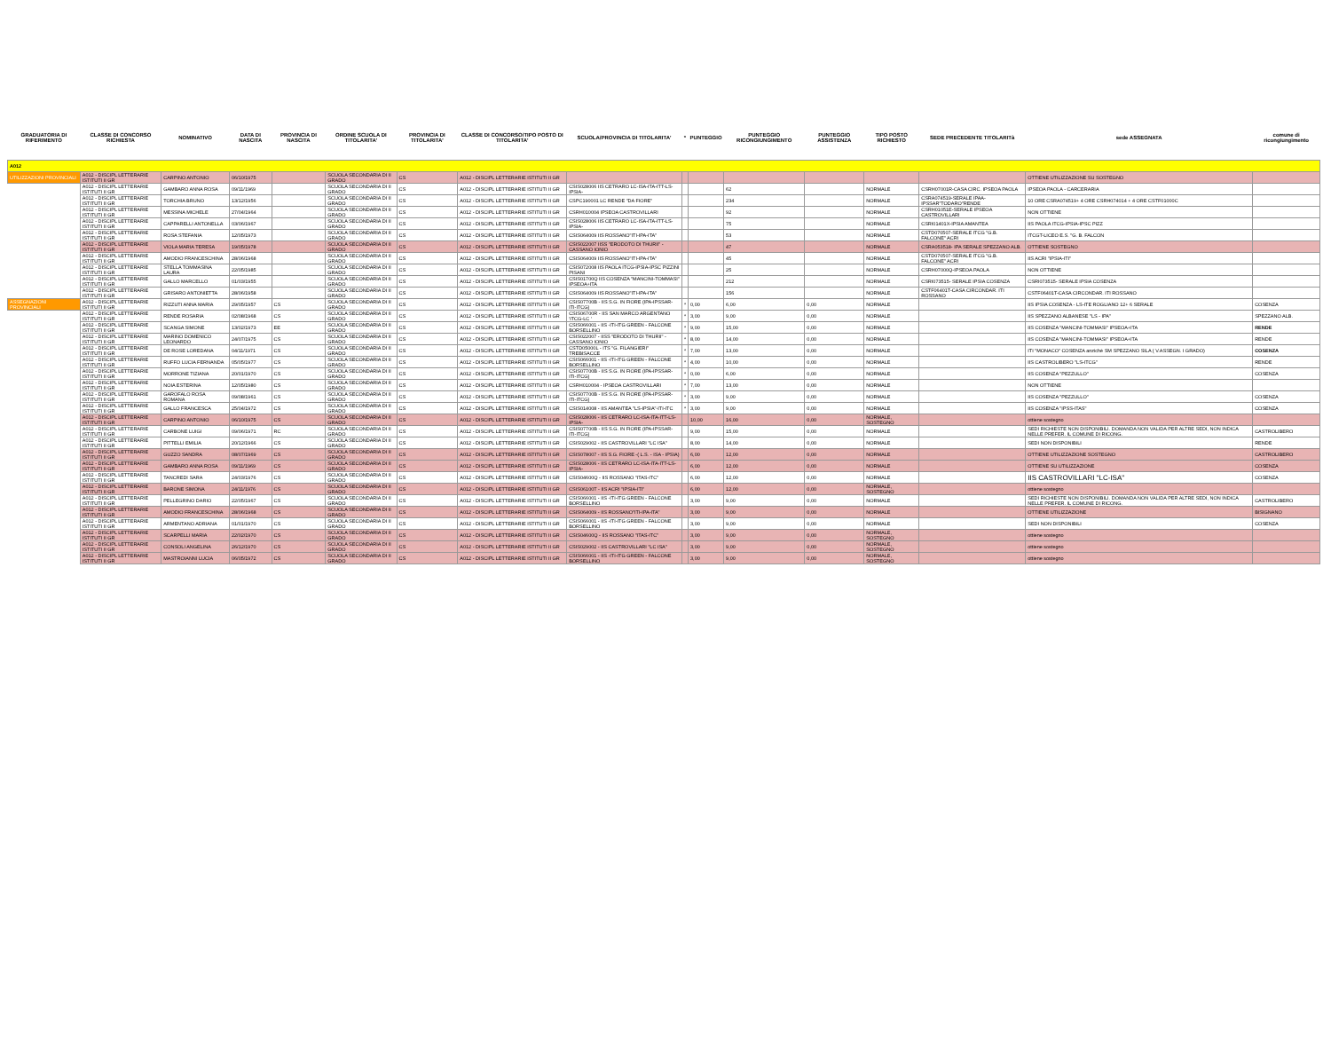| GRADUATORIA DI RIFERIMENTO | CLASSE DI CONCORSO RICHIESTA | NOMINATIVO | DATA DI NASCITA | PROVINCIA DI NASCITA | ORDINE SCUOLA DI TITOLARITA' | PROVINCIA DI TITOLARITA' | CLASSE DI CONCORSO/TIPO POSTO DI TITOLARITA' | SCUOLA/PROVINCIA DI TITOLARITA' | * | PUNTEGGIO | PUNTEGGIO RICONGIUNGIMENTO | PUNTEGGIO ASSISTENZA | TIPO POSTO RICHIESTO | SEDE PRECEDENTE TITOLARITà | sede ASSEGNATA | comune di ricongiungimento |
| --- | --- | --- | --- | --- | --- | --- | --- | --- | --- | --- | --- | --- | --- | --- | --- | --- |
| A012 | | | | | | | | | | | | | | | | |
| UTILIZZAZIONI PROVINCIALI | A012 - DISCIPL LETTERARIE ISTITUTI II GR | CARPINO ANTONIO | 06/10/1975 | | SCUOLA SECONDARIA DI II GRADO | CS | A012 - DISCIPL LETTERARIE ISTITUTI II GR | | | | | | | | OTTIENE UTILIZZAZIONE SU SOSTEGNO | |
| | A012 - DISCIPL LETTERARIE ISTITUTI II GR | GAMBARO ANNA ROSA | 09/11/1969 | | SCUOLA SECONDARIA DI II GRADO | CS | A012 - DISCIPL LETTERARIE ISTITUTI II GR | CSIS028006 IIS CETRARO LC-ISA-ITA-ITT-LS-IPSIA- | | | 62 | | NORMALE | CSRH07001R-CASA CIRC. IPSEOA PAOLA | IPSEOA PAOLA - CARCERARIA | |
| | A012 - DISCIPL LETTERARIE ISTITUTI II GR | TORCHIA BRUNO | 13/12/1956 | | SCUOLA SECONDARIA DI II GRADO | CS | A012 - DISCIPL LETTERARIE ISTITUTI II GR | CSPC190001 LC RENDE "DA FIORE" | | | 234 | | NORMALE | CSRA074519-SERALE IPAA-IPSSAR"TODARO"RENDE | 10 ORE CSRA074519+ 4 ORE CSRH074014 + 4 ORE CSTF01000C | |
| | A012 - DISCIPL LETTERARIE ISTITUTI II GR | MESSINA MICHELE | 27/04/1964 | | SCUOLA SECONDARIA DI II GRADO | CS | A012 - DISCIPL LETTERARIE ISTITUTI II GR | CSRH010004 IPSEOA CASTROVILLARI | | | 92 | | NORMALE | CSRH01051E-SERALE IPSEOA CASTROVILLARI | NON OTTIENE | |
| | A012 - DISCIPL LETTERARIE ISTITUTI II GR | CAPPARELLI ANTONELLA | 03/06/1967 | | SCUOLA SECONDARIA DI II GRADO | CS | A012 - DISCIPL LETTERARIE ISTITUTI II GR | CSIS028006 IIS CETRARO LC-ISA-ITA-ITT-LS-IPSIA- | | | 75 | | NORMALE | CSRI01401X-IPSIA AMANTEA | IIS PAOLA ITCG-IPSIA-IPSC PIZZ | |
| | A012 - DISCIPL LETTERARIE ISTITUTI II GR | ROSA STEFANIA | 12/05/1973 | | SCUOLA SECONDARIA DI II GRADO | CS | A012 - DISCIPL LETTERARIE ISTITUTI II GR | CSIS064009 IIS ROSSANO"ITI-IPA-ITA" | | | 53 | | NORMALE | CSTD070507-SERALE ITCG "G.B. FALCONE" ACRI | ITCGT-LICEO E.S. "G. B. FALCON | |
| | A012 - DISCIPL LETTERARIE ISTITUTI II GR | VIOLA MARIA TERESA | 19/05/1978 | | SCUOLA SECONDARIA DI II GRADO | CS | A012 - DISCIPL LETTERARIE ISTITUTI II GR | CSIS022007 IISS "ERODOTO DI THURII" - CASSANO IONIO | | | 47 | | NORMALE | CSRA053518- IPA SERALE SPEZZANO ALB. | OTTIENE SOSTEGNO | |
| | A012 - DISCIPL LETTERARIE ISTITUTI II GR | AMODIO FRANCESCHINA | 28/06/1968 | | SCUOLA SECONDARIA DI II GRADO | CS | A012 - DISCIPL LETTERARIE ISTITUTI II GR | CSIS064009 IIS ROSSANO"ITI-IPA-ITA" | | | 45 | | NORMALE | CSTD070507-SERALE ITCG "G.B. FALCONE" ACRI | IIS ACRI "IPSIA-ITI" | |
| | A012 - DISCIPL LETTERARIE ISTITUTI II GR | STELLA TOMMASINA LAURA | 22/05/1985 | | SCUOLA SECONDARIA DI II GRADO | CS | A012 - DISCIPL LETTERARIE ISTITUTI II GR | CSIS072008 IIS PAOLA ITCG-IPSIA-IPSC PIZZINI PISANI | | | 25 | | NORMALE | CSRH07000Q-IPSEOA PAOLA | NON OTTIENE | |
| | A012 - DISCIPL LETTERARIE ISTITUTI II GR | GALLO MARCELLO | 01/03/1955 | | SCUOLA SECONDARIA DI II GRADO | CS | A012 - DISCIPL LETTERARIE ISTITUTI II GR | CSIS01700Q IIS COSENZA "MANCINI-TOMMASI" IPSEOA+ITA | | | 212 | | NORMALE | CSRI073515- SERALE IPSIA COSENZA | CSRI073515- SERALE IPSIA COSENZA | |
| | A012 - DISCIPL LETTERARIE ISTITUTI II GR | GRISARO ANTONIETTA | 28/06/1958 | | SCUOLA SECONDARIA DI II GRADO | CS | A012 - DISCIPL LETTERARIE ISTITUTI II GR | CSIS064009 IIS ROSSANO"ITI-IPA-ITA" | | | 156 | | NORMALE | CSTF06401T-CASA CIRCONDAR. ITI ROSSANO | CSTF06401T-CASA CIRCONDAR. ITI ROSSANO | |
| ASSEGNAZIONI PROVINCIALI | A012 - DISCIPL LETTERARIE ISTITUTI II GR | RIZZUTI ANNA MARIA | 29/05/1957 | CS | SCUOLA SECONDARIA DI II GRADO | CS | A012 - DISCIPL LETTERARIE ISTITUTI II GR | CSIS07700B - IIS S.G. IN FIORE (IPA-IPSSAR-ITI-ITCG) | * | 0,00 | 6,00 | 0,00 | NORMALE | | IIS IPSIA COSENZA - LS-ITE ROGLIANO 12+ 6 SERALE | COSENZA |
| | A012 - DISCIPL LETTERARIE ISTITUTI II GR | RENDE ROSARIA | 02/08/1968 | CS | SCUOLA SECONDARIA DI II GRADO | CS | A012 - DISCIPL LETTERARIE ISTITUTI II GR | CSIS06700R - IIS SAN MARCO ARGENTANO 'ITCG-LC ' | * | 3,00 | 9,00 | 0,00 | NORMALE | | IIS SPEZZANO ALBANESE "LS - IPA" | SPEZZANO ALB. |
| | A012 - DISCIPL LETTERARIE ISTITUTI II GR | SCANGA SIMONE | 13/02/1973 | EE | SCUOLA SECONDARIA DI II GRADO | CS | A012 - DISCIPL LETTERARIE ISTITUTI II GR | CSIS066001 - IIS -ITI-ITG GREEN - FALCONE BORSELLINO | * | 9,00 | 15,00 | 0,00 | NORMALE | | IIS COSENZA "MANCINI-TOMMASI" IPSEOA+ITA | RENDE |
| | A012 - DISCIPL LETTERARIE ISTITUTI II GR | MARINO DOMENICO LEONARDO | 24/07/1975 | CS | SCUOLA SECONDARIA DI II GRADO | CS | A012 - DISCIPL LETTERARIE ISTITUTI II GR | CSIS022007 - IISS "ERODOTO DI THURII" - CASSANO IONIO | * | 8,00 | 14,00 | 0,00 | NORMALE | | IIS COSENZA "MANCINI-TOMMASI" IPSEOA+ITA | RENDE |
| | A012 - DISCIPL LETTERARIE ISTITUTI II GR | DE ROSE LOREDANA | 04/11/1971 | CS | SCUOLA SECONDARIA DI II GRADO | CS | A012 - DISCIPL LETTERARIE ISTITUTI II GR | CSTD05000L - ITS "G. FILANGIERI" TREBISACCE | * | 7,00 | 13,00 | 0,00 | NORMALE | | ITI "MONACO" COSENZA anziché SM SPEZZANO SILA ( V.ASSEGN. I GRADO) | COSENZA |
| | A012 - DISCIPL LETTERARIE ISTITUTI II GR | RUFFO LUCIA FERNANDA | 05/05/1977 | CS | SCUOLA SECONDARIA DI II GRADO | CS | A012 - DISCIPL LETTERARIE ISTITUTI II GR | CSIS066001 - IIS -ITI-ITG GREEN - FALCONE BORSELLINO | * | 4,00 | 10,00 | 0,00 | NORMALE | | IIS CASTROLIBERO "LS-ITCG" | RENDE |
| | A012 - DISCIPL LETTERARIE ISTITUTI II GR | MORRONE TIZIANA | 20/01/1970 | CS | SCUOLA SECONDARIA DI II GRADO | CS | A012 - DISCIPL LETTERARIE ISTITUTI II GR | CSIS07700B - IIS S.G. IN FIORE (IPA-IPSSAR-ITI-ITCG) | * | 0,00 | 6,00 | 0,00 | NORMALE | | IIS COSENZA "PEZZULLO" | COSENZA |
| | A012 - DISCIPL LETTERARIE ISTITUTI II GR | NOIA ESTERINA | 12/05/1980 | CS | SCUOLA SECONDARIA DI II GRADO | CS | A012 - DISCIPL LETTERARIE ISTITUTI II GR | CSRH010004 - IPSEOA CASTROVILLARI | * | 7,00 | 13,00 | 0,00 | NORMALE | | NON OTTIENE | |
| | A012 - DISCIPL LETTERARIE ISTITUTI II GR | GAROFALO ROSA ROMANA | 09/08/1961 | CS | SCUOLA SECONDARIA DI II GRADO | CS | A012 - DISCIPL LETTERARIE ISTITUTI II GR | CSIS07700B - IIS S.G. IN FIORE (IPA-IPSSAR-ITI-ITCG) | * | 3,00 | 9,00 | 0,00 | NORMALE | | IIS COSENZA "PEZZULLO" | COSENZA |
| | A012 - DISCIPL LETTERARIE ISTITUTI II GR | GALLO FRANCESCA | 25/04/1972 | CS | SCUOLA SECONDARIA DI II GRADO | CS | A012 - DISCIPL LETTERARIE ISTITUTI II GR | CSIS014008 - IIS AMANTEA "LS-IPSIA"-ITI-ITC | * | 3,00 | 9,00 | 0,00 | NORMALE | | IIS COSENZA "IPSS-ITAS" | COSENZA |
| | A012 - DISCIPL LETTERARIE ISTITUTI II GR | CARPINO ANTONIO | 06/10/1975 | CS | SCUOLA SECONDARIA DI II GRADO | CS | A012 - DISCIPL LETTERARIE ISTITUTI II GR | CSIS028006 - IIS CETRARO LC-ISA-ITA-ITT-LS-IPSIA- | | 10,00 | 16,00 | 0,00 | NORMALE, SOSTEGNO | | ottiene sostegno | |
| | A012 - DISCIPL LETTERARIE ISTITUTI II GR | CARBONE LUIGI | 09/06/1971 | RC | SCUOLA SECONDARIA DI II GRADO | CS | A012 - DISCIPL LETTERARIE ISTITUTI II GR | CSIS07700B - IIS S.G. IN FIORE (IPA-IPSSAR-ITI-ITCG) | | 9,00 | 15,00 | 0,00 | NORMALE | | SEDI RICHIESTE NON DISPONIBILI. DOMANDA NON VALIDA PER ALTRE SEDI, NON INDICA NELLE PREFER. IL COMUNE DI RICONG. | CASTROLIBERO |
| | A012 - DISCIPL LETTERARIE ISTITUTI II GR | PITTELLI EMILIA | 20/12/1966 | CS | SCUOLA SECONDARIA DI II GRADO | CS | A012 - DISCIPL LETTERARIE ISTITUTI II GR | CSIS029002 - IIS CASTROVILLARI "LC ISA" | | 8,00 | 14,00 | 0,00 | NORMALE | | SEDI NON DISPONIBILI | RENDE |
| | A012 - DISCIPL LETTERARIE ISTITUTI II GR | GUZZO SANDRA | 08/07/1969 | CS | SCUOLA SECONDARIA DI II GRADO | CS | A012 - DISCIPL LETTERARIE ISTITUTI II GR | CSIS078007 - IIS S.G. FIORE -( L.S. - ISA - IPSIA) | | 6,00 | 12,00 | 0,00 | NORMALE | | OTTIENE UTILIZZAZIONE SOSTEGNO | CASTROLIBERO |
| | A012 - DISCIPL LETTERARIE ISTITUTI II GR | GAMBARO ANNA ROSA | 09/11/1969 | CS | SCUOLA SECONDARIA DI II GRADO | CS | A012 - DISCIPL LETTERARIE ISTITUTI II GR | CSIS028006 - IIS CETRARO LC-ISA-ITA-ITT-LS-IPSIA- | | 6,00 | 12,00 | 0,00 | NORMALE | | OTTIENE SU UTILIZZAZIONE | COSENZA |
| | A012 - DISCIPL LETTERARIE ISTITUTI II GR | TANCREDI SARA | 24/03/1976 | CS | SCUOLA SECONDARIA DI II GRADO | CS | A012 - DISCIPL LETTERARIE ISTITUTI II GR | CSIS04600Q - IIS ROSSANO "ITAS-ITC" | | 6,00 | 12,00 | 0,00 | NORMALE | | IIS CASTROVILLARI "LC-ISA" | COSENZA |
| | A012 - DISCIPL LETTERARIE ISTITUTI II GR | BARONE SIMONA | 24/11/1976 | CS | SCUOLA SECONDARIA DI II GRADO | CS | A012 - DISCIPL LETTERARIE ISTITUTI II GR | CSIS06100T - IIS ACRI "IPSIA-ITI" | | 6,00 | 12,00 | 0,00 | NORMALE, SOSTEGNO | | ottiene sostegno | |
| | A012 - DISCIPL LETTERARIE ISTITUTI II GR | PELLEGRINO DARIO | 22/05/1967 | CS | SCUOLA SECONDARIA DI II GRADO | CS | A012 - DISCIPL LETTERARIE ISTITUTI II GR | CSIS066001 - IIS -ITI-ITG GREEN - FALCONE BORSELLINO | | 3,00 | 9,00 | 0,00 | NORMALE | | SEDI RICHIESTE NON DISPONIBILI. DOMANDA NON VALIDA PER ALTRE SEDI, NON INDICA NELLE PREFER. IL COMUNE DI RICONG. | CASTROLIBERO |
| | A012 - DISCIPL LETTERARIE ISTITUTI II GR | AMODIO FRANCESCHINA | 28/06/1968 | CS | SCUOLA SECONDARIA DI II GRADO | CS | A012 - DISCIPL LETTERARIE ISTITUTI II GR | CSIS064009 - IIS ROSSANO"ITI-IPA-ITA" | | 3,00 | 9,00 | 0,00 | NORMALE | | OTTIENE UTILIZZAZIONE | BISIGNANO |
| | A012 - DISCIPL LETTERARIE ISTITUTI II GR | ARMENTANO ADRIANA | 01/01/1970 | CS | SCUOLA SECONDARIA DI II GRADO | CS | A012 - DISCIPL LETTERARIE ISTITUTI II GR | CSIS066001 - IIS -ITI-ITG GREEN - FALCONE BORSELLINO | | 3,00 | 9,00 | 0,00 | NORMALE | | SEDI NON DISPONIBILI | COSENZA |
| | A012 - DISCIPL LETTERARIE ISTITUTI II GR | SCARPELLI MARIA | 22/02/1970 | CS | SCUOLA SECONDARIA DI II GRADO | CS | A012 - DISCIPL LETTERARIE ISTITUTI II GR | CSIS04600Q - IIS ROSSANO "ITAS-ITC" | | 3,00 | 9,00 | 0,00 | NORMALE, SOSTEGNO | | ottiene sostegno | |
| | A012 - DISCIPL LETTERARIE ISTITUTI II GR | CONSOLI ANGELINA | 26/12/1970 | CS | SCUOLA SECONDARIA DI II GRADO | CS | A012 - DISCIPL LETTERARIE ISTITUTI II GR | CSIS029002 - IIS CASTROVILLARI "LC ISA" | | 3,00 | 9,00 | 0,00 | NORMALE, SOSTEGNO | | ottiene sostegno | |
| | A012 - DISCIPL LETTERARIE ISTITUTI II GR | MASTROIANNI LUCIA | 06/05/1972 | CS | SCUOLA SECONDARIA DI II GRADO | CS | A012 - DISCIPL LETTERARIE ISTITUTI II GR | CSIS066001 - IIS -ITI-ITG GREEN - FALCONE BORSELLINO | | 3,00 | 9,00 | 0,00 | NORMALE, SOSTEGNO | | ottiene sostegno | |